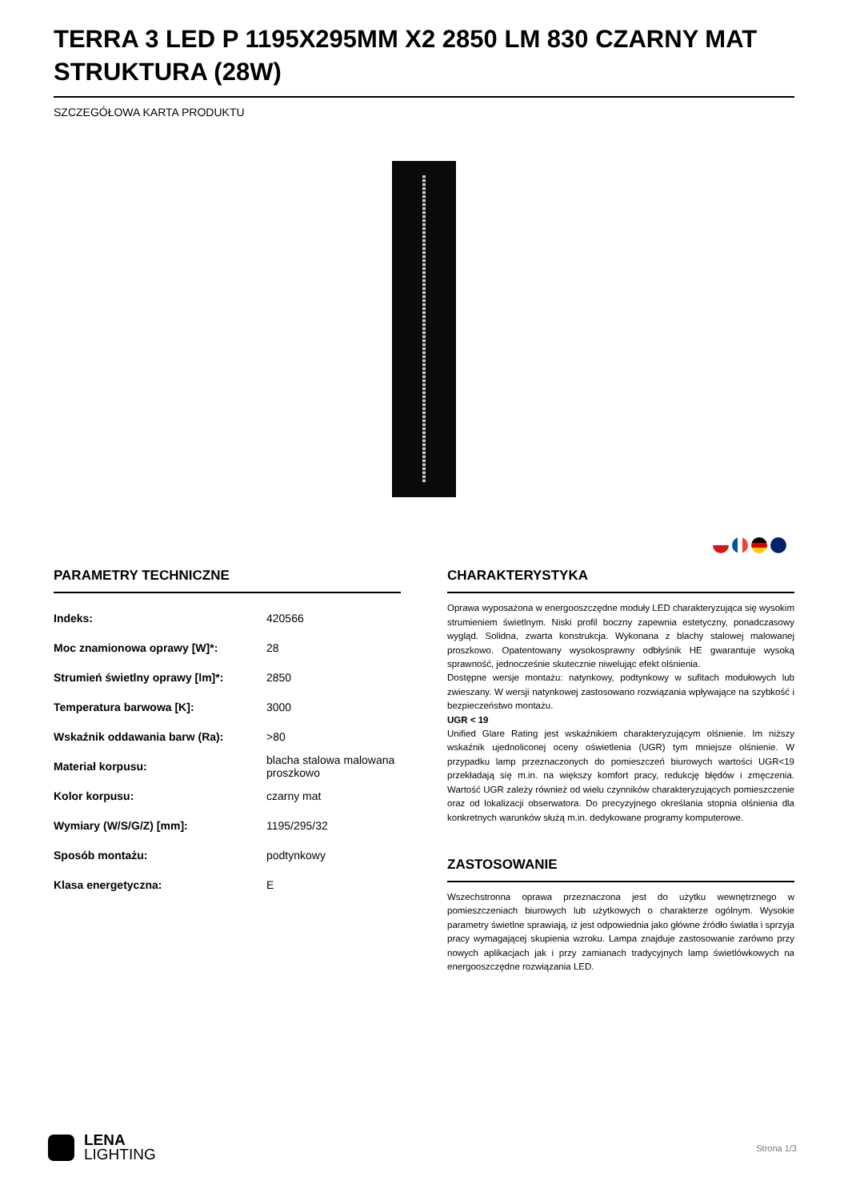TERRA 3 LED P 1195X295MM X2 2850 LM 830 CZARNY MAT STRUKTURA (28W)
SZCZEGÓŁOWA KARTA PRODUKTU
PARAMETRY TECHNICZNE
| Indeks: | 420566 |
| Moc znamionowa oprawy [W]*: | 28 |
| Strumień świetlny oprawy [lm]*: | 2850 |
| Temperatura barwowa [K]: | 3000 |
| Wskaźnik oddawania barw (Ra): | >80 |
| Materiał korpusu: | blacha stalowa malowana proszkowo |
| Kolor korpusu: | czarny mat |
| Wymiary (W/S/G/Z) [mm]: | 1195/295/32 |
| Sposób montażu: | podtynkowy |
| Klasa energetyczna: | E |
CHARAKTERYSTYKA
Oprawa wyposażona w energooszczędne moduły LED charakteryzująca się wysokim strumieniem świetlnym. Niski profil boczny zapewnia estetyczny, ponadczasowy wygląd. Solidna, zwarta konstrukcja. Wykonana z blachy stalowej malowanej proszkowo. Opatentowany wysokosprawny odbłyśnik HE gwarantuje wysoką sprawność, jednocześnie skutecznie niwelując efekt olśnienia.
Dostępne wersje montażu: natynkowy, podtynkowy w sufitach modułowych lub zwieszany. W wersji natynkowej zastosowano rozwiązania wpływające na szybkość i bezpieczeństwo montażu.
UGR < 19
Unified Glare Rating jest wskaźnikiem charakteryzującym olśnienie. Im niższy wskaźnik ujednoliconej oceny oświetlenia (UGR) tym mniejsze olśnienie. W przypadku lamp przeznaczonych do pomieszczeń biurowych wartości UGR<19 przekładają się m.in. na większy komfort pracy, redukcję błędów i zmęczenia. Wartość UGR zależy również od wielu czynników charakteryzujących pomieszczenie oraz od lokalizacji obserwatora. Do precyzyjnego określania stopnia olśnienia dla konkretnych warunków służą m.in. dedykowane programy komputerowe.
ZASTOSOWANIE
Wszechstronna oprawa przeznaczona jest do użytku wewnętrznego w pomieszczeniach biurowych lub użytkowych o charakterze ogólnym. Wysokie parametry świetlne sprawiają, iż jest odpowiednia jako główne źródło światła i sprzyja pracy wymagającej skupienia wzroku. Lampa znajduje zastosowanie zarówno przy nowych aplikacjach jak i przy zamianach tradycyjnych lamp świetlówkowych na energooszczędne rozwiązania LED.
LENA
LIGHTING
Strona 1/3